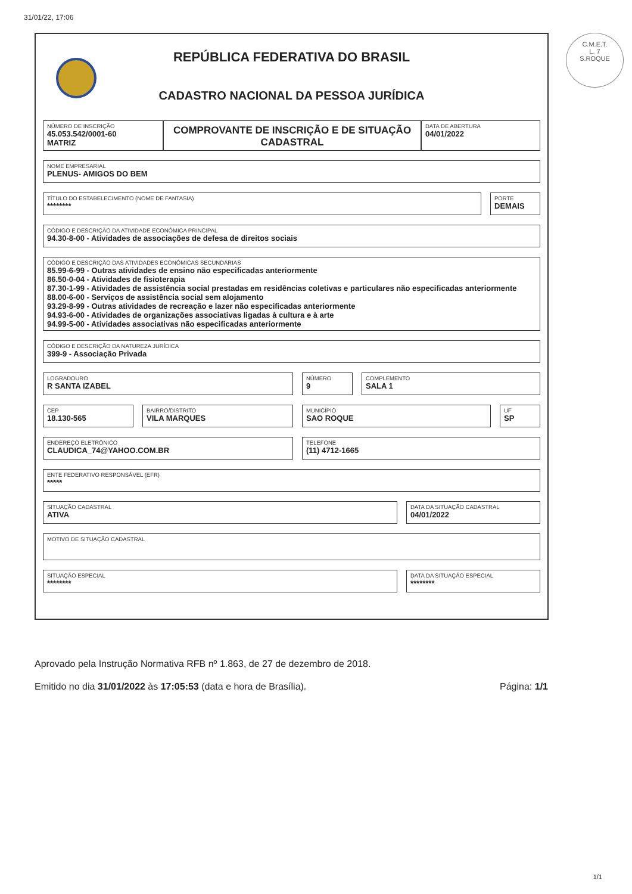31/01/22, 17:06
C.M.E.T.
L. 7
S.ROQUE
REPÚBLICA FEDERATIVA DO BRASIL
CADASTRO NACIONAL DA PESSOA JURÍDICA
NÚMERO DE INSCRIÇÃO
45.053.542/0001-60
MATRIZ
COMPROVANTE DE INSCRIÇÃO E DE SITUAÇÃO CADASTRAL
DATA DE ABERTURA
04/01/2022
NOME EMPRESARIAL
PLENUS- AMIGOS DO BEM
TÍTULO DO ESTABELECIMENTO (NOME DE FANTASIA)
********
PORTE
DEMAIS
CÓDIGO E DESCRIÇÃO DA ATIVIDADE ECONÔMICA PRINCIPAL
94.30-8-00 - Atividades de associações de defesa de direitos sociais
CÓDIGO E DESCRIÇÃO DAS ATIVIDADES ECONÔMICAS SECUNDÁRIAS
85.99-6-99 - Outras atividades de ensino não especificadas anteriormente
86.50-0-04 - Atividades de fisioterapia
87.30-1-99 - Atividades de assistência social prestadas em residências coletivas e particulares não especificadas anteriormente
88.00-6-00 - Serviços de assistência social sem alojamento
93.29-8-99 - Outras atividades de recreação e lazer não especificadas anteriormente
94.93-6-00 - Atividades de organizações associativas ligadas à cultura e à arte
94.99-5-00 - Atividades associativas não especificadas anteriormente
CÓDIGO E DESCRIÇÃO DA NATUREZA JURÍDICA
399-9 - Associação Privada
LOGRADOURO
R SANTA IZABEL
NÚMERO
9
COMPLEMENTO
SALA 1
CEP
18.130-565
BAIRRO/DISTRITO
VILA MARQUES
MUNICÍPIO
SAO ROQUE
UF
SP
ENDEREÇO ELETRÔNICO
CLAUDICA_74@YAHOO.COM.BR
TELEFONE
(11) 4712-1665
ENTE FEDERATIVO RESPONSÁVEL (EFR)
*****
SITUAÇÃO CADASTRAL
ATIVA
DATA DA SITUAÇÃO CADASTRAL
04/01/2022
MOTIVO DE SITUAÇÃO CADASTRAL
SITUAÇÃO ESPECIAL
********
DATA DA SITUAÇÃO ESPECIAL
********
Aprovado pela Instrução Normativa RFB nº 1.863, de 27 de dezembro de 2018.
Emitido no dia 31/01/2022 às 17:05:53 (data e hora de Brasília). Página: 1/1
1/1